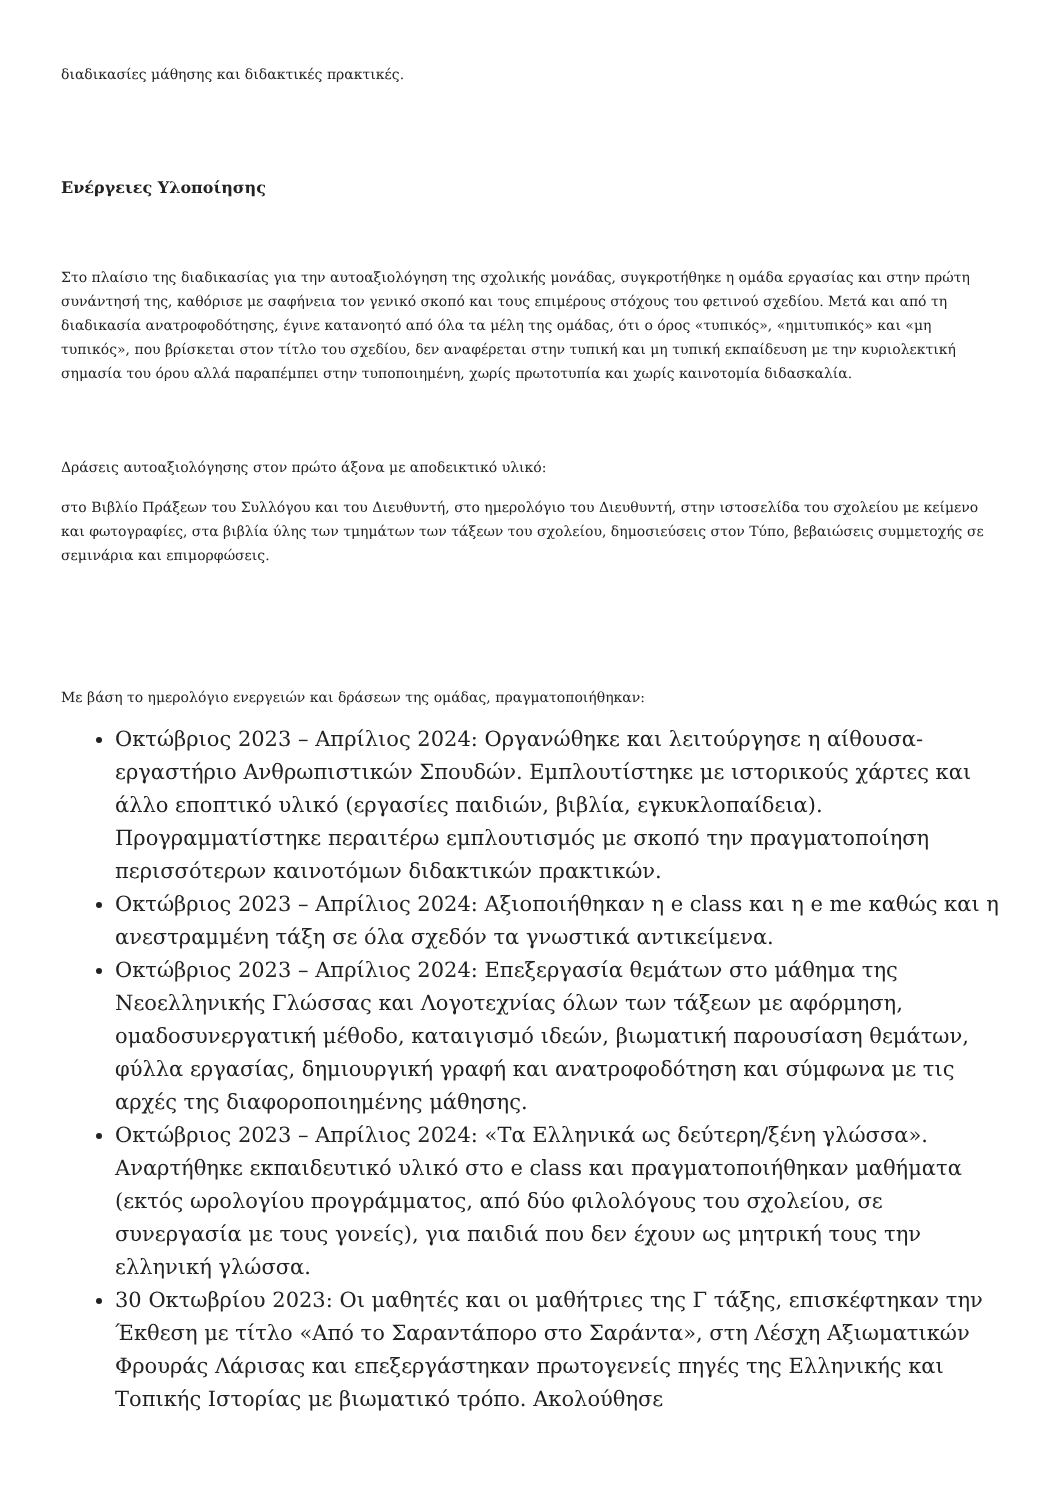διαδικασίες μάθησης και διδακτικές πρακτικές.
Ενέργειες Υλοποίησης
Στο πλαίσιο της διαδικασίας για την αυτοαξιολόγηση της σχολικής μονάδας, συγκροτήθηκε η ομάδα εργασίας και στην πρώτη συνάντησή της, καθόρισε με σαφήνεια τον γενικό σκοπό και τους επιμέρους στόχους του φετινού σχεδίου. Μετά και από τη διαδικασία ανατροφοδότησης, έγινε κατανοητό από όλα τα μέλη της ομάδας, ότι ο όρος «τυπικός», «ημιτυπικός» και «μη τυπικός», που βρίσκεται στον τίτλο του σχεδίου, δεν αναφέρεται στην τυπική και μη τυπική εκπαίδευση με την κυριολεκτική σημασία του όρου αλλά παραπέμπει στην τυποποιημένη, χωρίς πρωτοτυπία και χωρίς καινοτομία διδασκαλία.
Δράσεις αυτοαξιολόγησης στον πρώτο άξονα με αποδεικτικό υλικό:
στο Βιβλίο Πράξεων του Συλλόγου και του Διευθυντή, στο ημερολόγιο του Διευθυντή, στην ιστοσελίδα του σχολείου με κείμενο και φωτογραφίες, στα βιβλία ύλης των τμημάτων των τάξεων του σχολείου, δημοσιεύσεις στον Τύπο, βεβαιώσεις συμμετοχής σε σεμινάρια και επιμορφώσεις.
Με βάση το ημερολόγιο ενεργειών και δράσεων της ομάδας, πραγματοποιήθηκαν:
Οκτώβριος 2023 – Απρίλιος 2024: Οργανώθηκε και λειτούργησε η αίθουσα-εργαστήριο Ανθρωπιστικών Σπουδών. Εμπλουτίστηκε με ιστορικούς χάρτες και άλλο εποπτικό υλικό (εργασίες παιδιών, βιβλία, εγκυκλοπαίδεια). Προγραμματίστηκε περαιτέρω εμπλουτισμός με σκοπό την πραγματοποίηση περισσότερων καινοτόμων διδακτικών πρακτικών.
Οκτώβριος 2023 – Απρίλιος 2024: Αξιοποιήθηκαν η e class και η e me καθώς και η ανεστραμμένη τάξη σε όλα σχεδόν τα γνωστικά αντικείμενα.
Οκτώβριος 2023 – Απρίλιος 2024: Επεξεργασία θεμάτων στο μάθημα της Νεοελληνικής Γλώσσας και Λογοτεχνίας όλων των τάξεων με αφόρμηση, ομαδοσυνεργατική μέθοδο, καταιγισμό ιδεών, βιωματική παρουσίαση θεμάτων, φύλλα εργασίας, δημιουργική γραφή και ανατροφοδότηση και σύμφωνα με τις αρχές της διαφοροποιημένης μάθησης.
Οκτώβριος 2023 – Απρίλιος 2024: «Τα Ελληνικά ως δεύτερη/ξένη γλώσσα». Αναρτήθηκε εκπαιδευτικό υλικό στο e class και πραγματοποιήθηκαν μαθήματα (εκτός ωρολογίου προγράμματος, από δύο φιλολόγους του σχολείου, σε συνεργασία με τους γονείς), για παιδιά που δεν έχουν ως μητρική τους την ελληνική γλώσσα.
30 Οκτωβρίου 2023: Οι μαθητές και οι μαθήτριες της Γ τάξης, επισκέφτηκαν την Έκθεση με τίτλο «Από το Σαραντάπορο στο Σαράντα», στη Λέσχη Αξιωματικών Φρουράς Λάρισας και επεξεργάστηκαν πρωτογενείς πηγές της Ελληνικής και Τοπικής Ιστορίας με βιωματικό τρόπο. Ακολούθησε